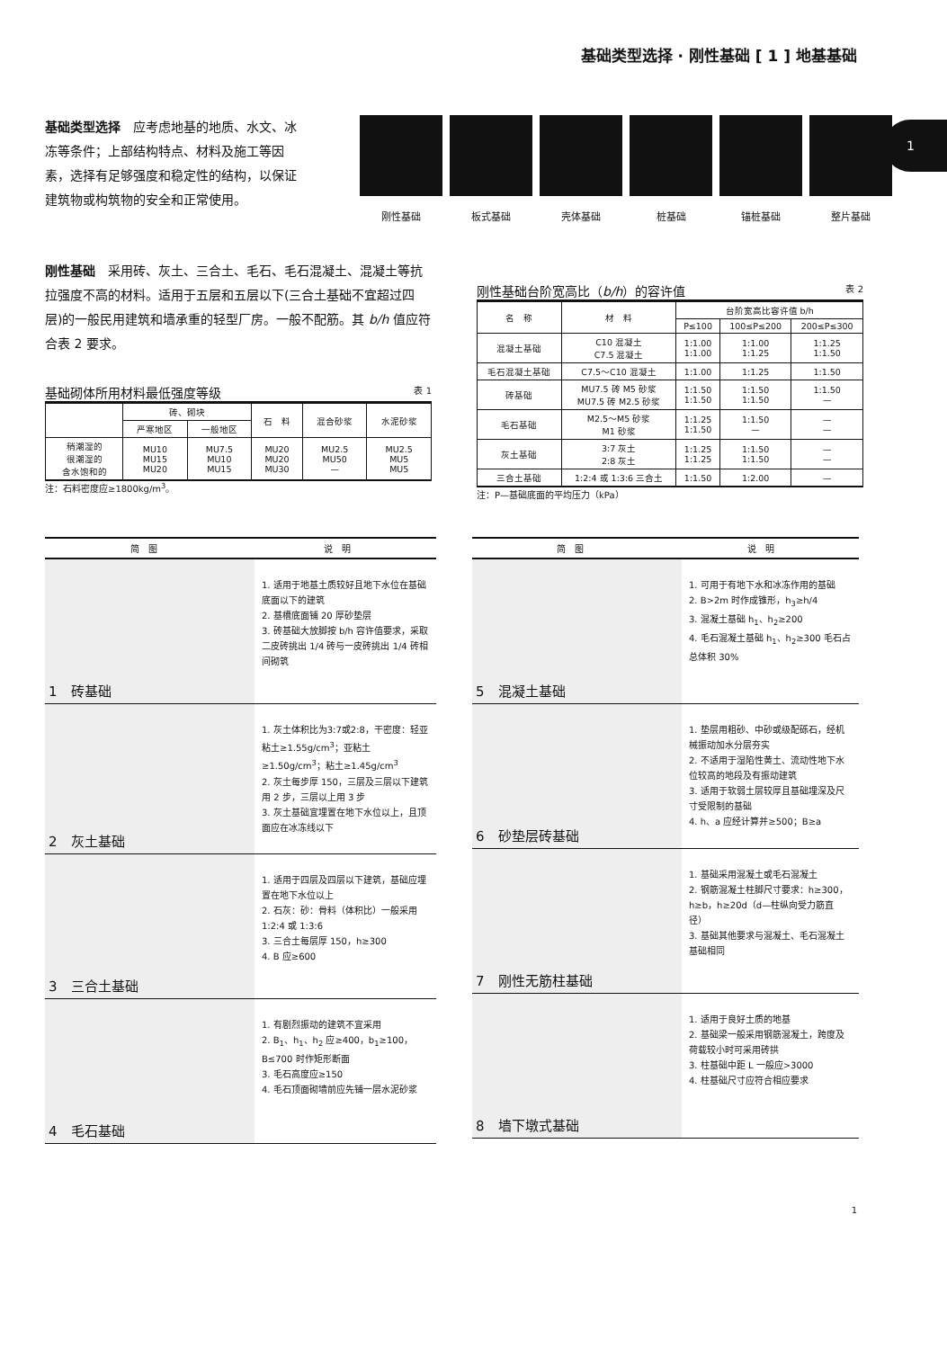基础类型选择 · 刚性基础 [ 1 ] 地基基础
1
基础类型选择　应考虑地基的地质、水文、冰冻等条件；上部结构特点、材料及施工等因素，选择有足够强度和稳定性的结构，以保证建筑物或构筑物的安全和正常使用。
刚性基础 板式基础 壳体基础 桩基础 锚桩基础 整片基础
刚性基础　采用砖、灰土、三合土、毛石、毛石混凝土、混凝土等抗拉强度不高的材料。适用于五层和五层以下(三合土基础不宜超过四层)的一般民用建筑和墙承重的轻型厂房。一般不配筋。其 b/h 值应符合表 2 要求。
基础砌体所用材料最低强度等级 表 1
| | 砖、砌块 | | 石 料 | 混合砂浆 | 水泥砂浆 |
| --- | --- | --- | --- | --- | --- |
| | 严寒地区 | 一般地区 | | | |
| 稍潮湿的 很潮湿的 含水饱和的 | MU10 MU15 MU20 | MU7.5 MU10 MU15 | MU20 MU20 MU30 | MU2.5 MU50 — | MU2.5 MU5 MU5 |
注：石料密度应≥1800kg/m<sup>3</sup>。
刚性基础台阶宽高比（b/h）的容许值 表 2
| 名 称 | 材 料 | 台阶宽高比容许值 b/h | | |
| --- | --- | --- | --- | --- |
| | | P≤100 | 100≤P≤200 | 200≤P≤300 |
| 混凝土基础 | C10 混凝土 C7.5 混凝土 | 1:1.00 1:1.00 | 1:1.00 1:1.25 | 1:1.25 1:1.50 |
| 毛石混凝土基础 | C7.5～C10 混凝土 | 1:1.00 | 1:1.25 | 1:1.50 |
| 砖基础 | MU7.5 砖 M5 砂浆 MU7.5 砖 M2.5 砂浆 | 1:1.50 1:1.50 | 1:1.50 1:1.50 | 1:1.50 — |
| 毛石基础 | M2.5～M5 砂浆 M1 砂浆 | 1:1.25 1:1.50 | 1:1.50 — | — — |
| 灰土基础 | 3:7 灰土 2:8 灰土 | 1:1.25 1:1.25 | 1:1.50 1:1.50 | — — |
| 三合土基础 | 1:2:4 或 1:3:6 三合土 | 1:1.50 | 1:2.00 | — |
注：P—基础底面的平均压力（kPa）
简　图 说　明
1　砖基础
1. 适用于地基土质较好且地下水位在基础底面以下的建筑
2. 基槽底面铺 20 厚砂垫层
3. 砖基础大放脚按 b/h 容许值要求，采取二皮砖挑出 1/4 砖与一皮砖挑出 1/4 砖相间砌筑
2　灰土基础
1. 灰土体积比为3:7或2:8，干密度：轻亚粘土≥1.55g/cm<sup>3</sup>；亚粘土≥1.50g/cm<sup>3</sup>；粘土≥1.45g/cm<sup>3</sup>
2. 灰土每步厚 150，三层及三层以下建筑用 2 步，三层以上用 3 步
3. 灰土基础宜埋置在地下水位以上，且顶面应在冰冻线以下
3　三合土基础
1. 适用于四层及四层以下建筑，基础应埋置在地下水位以上
2. 石灰：砂：骨料（体积比）一般采用 1:2:4 或 1:3:6
3. 三合土每层厚 150，h≥300
4. B 应≥600
4　毛石基础
1. 有剧烈振动的建筑不宜采用
2. B<sub>1</sub>、h<sub>1</sub>、h<sub>2</sub> 应≥400，b<sub>1</sub>≥100，B≤700 时作矩形断面
3. 毛石高度应≥150
4. 毛石顶面砌墙前应先铺一层水泥砂浆
简　图 说　明
5　混凝土基础
1. 可用于有地下水和冰冻作用的基础
2. B>2m 时作成锥形，h<sub>3</sub>≥h/4
3. 混凝土基础 h<sub>1</sub>、h<sub>2</sub>≥200
4. 毛石混凝土基础 h<sub>1</sub>、h<sub>2</sub>≥300 毛石占总体积 30%
6　砂垫层砖基础
1. 垫层用粗砂、中砂或级配砾石，经机械振动加水分层夯实
2. 不适用于湿陷性黄土、流动性地下水位较高的地段及有振动建筑
3. 适用于软弱土层较厚且基础埋深及尺寸受限制的基础
4. h、a 应经计算并≥500；B≥a
7　刚性无筋柱基础
1. 基础采用混凝土或毛石混凝土
2. 钢筋混凝土柱脚尺寸要求：h≥300，h≥b，h≥20d（d—柱纵向受力筋直径）
3. 基础其他要求与混凝土、毛石混凝土基础相同
8　墙下墩式基础
1. 适用于良好土质的地基
2. 基础梁一般采用钢筋混凝土，跨度及荷载较小时可采用砖拱
3. 柱基础中距 L 一般应>3000
4. 柱基础尺寸应符合相应要求
1